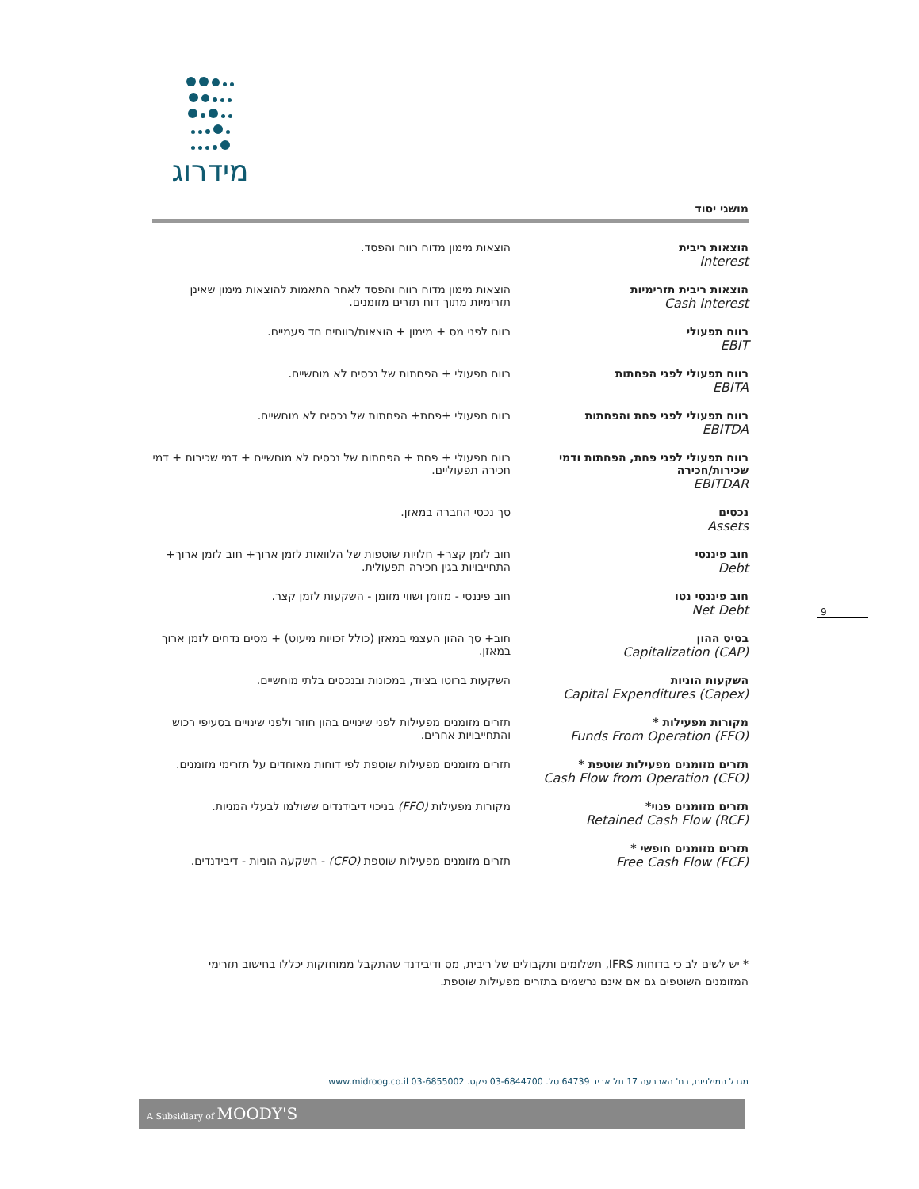מידרוג
מושגי יסוד
| הוצאות ריבית Interest | הוצאות מימון מדוח רווח והפסד. |
| הוצאות ריבית תזרימיות Cash Interest | הוצאות מימון מדוח רווח והפסד לאחר התאמות להוצאות מימון שאינן תזרימיות מתוך דוח תזרים מזומנים. |
| רווח תפעולי EBIT | רווח לפני מס + מימון + הוצאות/רווחים חד פעמיים. |
| רווח תפעולי לפני הפחתות EBITA | רווח תפעולי + הפחתות של נכסים לא מוחשיים. |
| רווח תפעולי לפני פחת והפחתות EBITDA | רווח תפעולי +פחת+ הפחתות של נכסים לא מוחשיים. |
| רווח תפעולי לפני פחת, הפחתות ודמי שכירות/חכירה EBITDAR | רווח תפעולי + פחת + הפחתות של נכסים לא מוחשיים + דמי שכירות + דמי חכירה תפעוליים. |
| נכסים Assets | סך נכסי החברה במאזן. |
| חוב פיננסי Debt | חוב לזמן קצר+ חלויות שוטפות של הלוואות לזמן ארוך+ חוב לזמן ארוך+ התחייבויות בגין חכירה תפעולית. |
| חוב פיננסי נטו Net Debt | חוב פיננסי - מזומן ושווי מזומן - השקעות לזמן קצר. |
| בסיס ההון Capitalization (CAP) | חוב+ סך ההון העצמי במאזן (כולל זכויות מיעוט) + מסים נדחים לזמן ארוך במאזן. |
| השקעות הוניות Capital Expenditures (Capex) | השקעות ברוטו בציוד, במכונות ובנכסים בלתי מוחשיים. |
| מקורות מפעילות * Funds From Operation (FFO) | תזרים מזומנים מפעילות לפני שינויים בהון חוזר ולפני שינויים בסעיפי רכוש והתחייבויות אחרים. |
| תזרים מזומנים מפעילות שוטפת * Cash Flow from Operation (CFO) | תזרים מזומנים מפעילות שוטפת לפי דוחות מאוחדים על תזרימי מזומנים. |
| תזרים מזומנים פנוי* Retained Cash Flow (RCF) | מקורות מפעילות (FFO) בניכוי דיבידנדים ששולמו לבעלי המניות. |
| תזרים מזומנים חופשי * Free Cash Flow (FCF) | תזרים מזומנים מפעילות שוטפת (CFO) - השקעה הוניות - דיבידנדים. |
* יש לשים לב כי בדוחות IFRS, תשלומים ותקבולים של ריבית, מס ודיבידנד שהתקבל ממוחזקות יכללו בחישוב תזרימי המזומנים השוטפים גם אם אינם נרשמים בתזרים מפעילות שוטפת.
9
מגדל המילניום, רח' הארבעה 17 תל אביב 64739 טל. 03-6844700 פקס. 03-6855002 www.midroog.co.il
A Subsidiary of MOODY'S